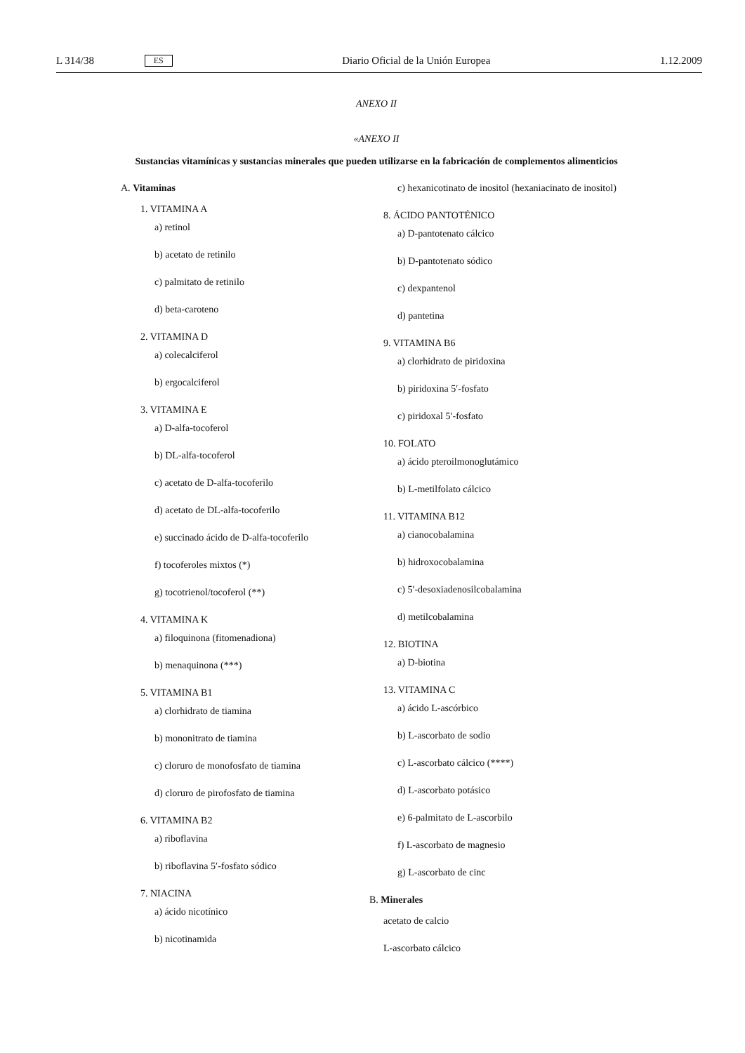L 314/38 ES Diario Oficial de la Unión Europea 1.12.2009
ANEXO II
«ANEXO II
Sustancias vitamínicas y sustancias minerales que pueden utilizarse en la fabricación de complementos alimenticios
A. Vitaminas
1. VITAMINA A
a) retinol
b) acetato de retinilo
c) palmitato de retinilo
d) beta-caroteno
2. VITAMINA D
a) colecalciferol
b) ergocalciferol
3. VITAMINA E
a) D-alfa-tocoferol
b) DL-alfa-tocoferol
c) acetato de D-alfa-tocoferilo
d) acetato de DL-alfa-tocoferilo
e) succinado ácido de D-alfa-tocoferilo
f) tocoferoles mixtos (*)
g) tocotrienol/tocoferol (**)
4. VITAMINA K
a) filoquinona (fitomenadiona)
b) menaquinona (***)
5. VITAMINA B1
a) clorhidrato de tiamina
b) mononitrato de tiamina
c) cloruro de monofosfato de tiamina
d) cloruro de pirofosfato de tiamina
6. VITAMINA B2
a) riboflavina
b) riboflavina 5′-fosfato sódico
7. NIACINA
a) ácido nicotínico
b) nicotinamida
c) hexanicotinato de inositol (hexaniacinato de inositol)
8. ÁCIDO PANTOTÉNICO
a) D-pantotenato cálcico
b) D-pantotenato sódico
c) dexpantenol
d) pantetina
9. VITAMINA B6
a) clorhidrato de piridoxina
b) piridoxina 5′-fosfato
c) piridoxal 5′-fosfato
10. FOLATO
a) ácido pteroilmonoglutámico
b) L-metilfolato cálcico
11. VITAMINA B12
a) cianocobalamina
b) hidroxocobalamina
c) 5′-desoxiadenosilcobalamina
d) metilcobalamina
12. BIOTINA
a) D-biotina
13. VITAMINA C
a) ácido L-ascórbico
b) L-ascorbato de sodio
c) L-ascorbato cálcico (****)
d) L-ascorbato potásico
e) 6-palmitato de L-ascorbilo
f) L-ascorbato de magnesio
g) L-ascorbato de cinc
B. Minerales
acetato de calcio
L-ascorbato cálcico